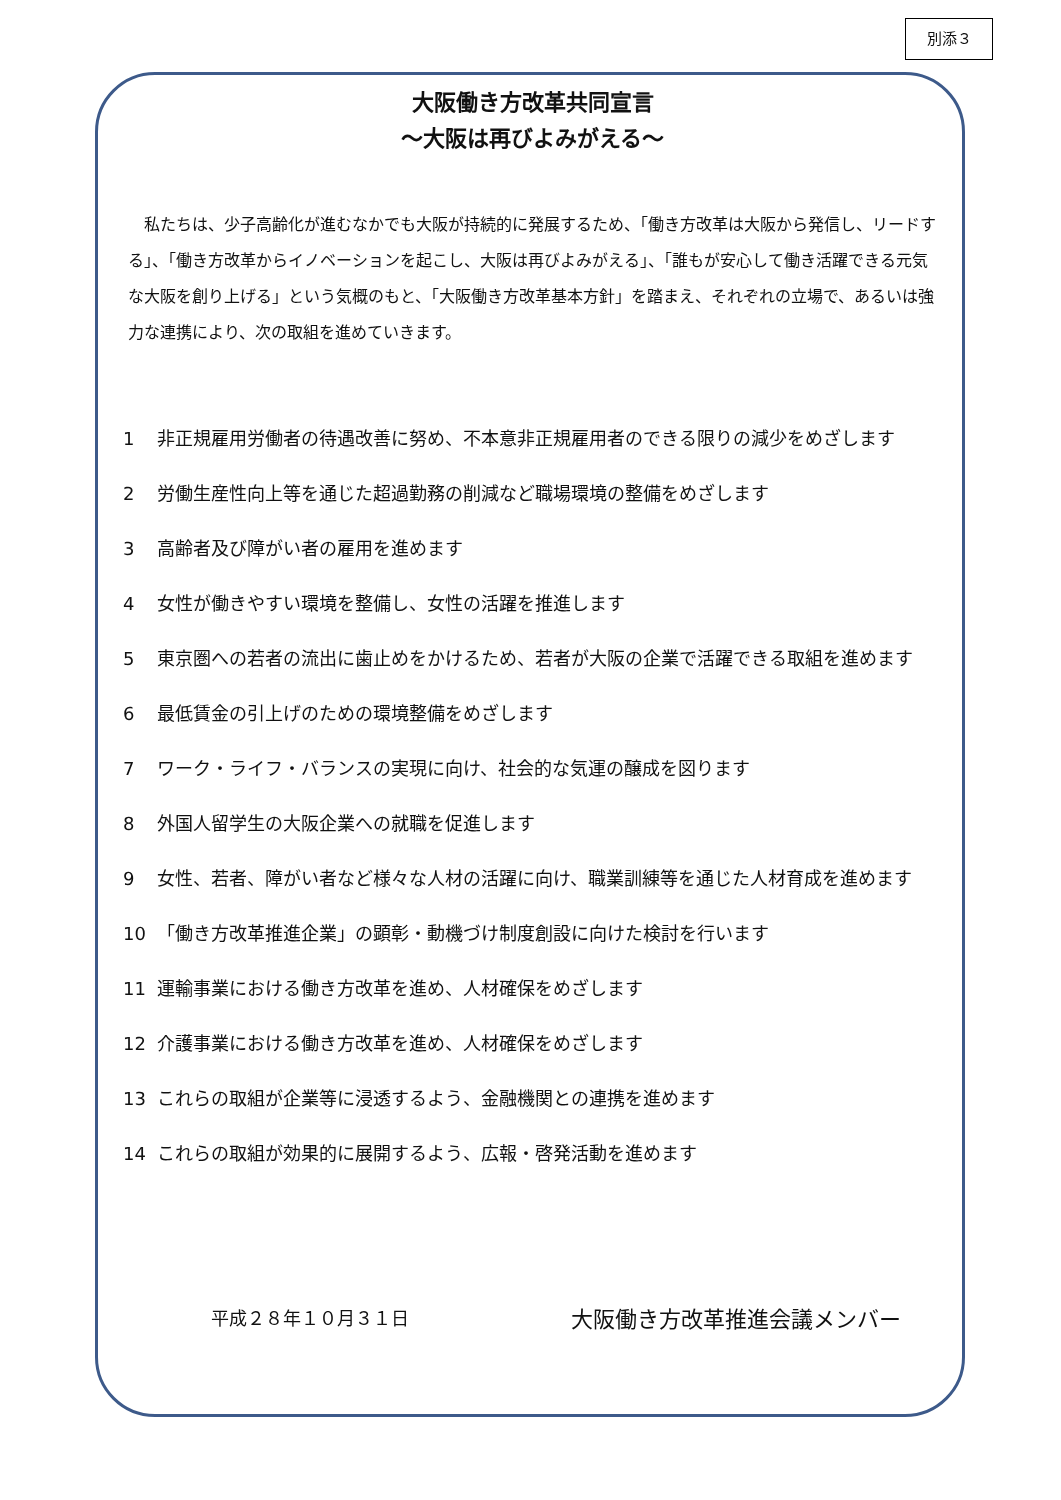別添３
大阪働き方改革共同宣言
～大阪は再びよみがえる～
私たちは、少子高齢化が進むなかでも大阪が持続的に発展するため、「働き方改革は大阪から発信し、リードする」、「働き方改革からイノベーションを起こし、大阪は再びよみがえる」、「誰もが安心して働き活躍できる元気な大阪を創り上げる」という気概のもと、「大阪働き方改革基本方針」を踏まえ、それぞれの立場で、あるいは強力な連携により、次の取組を進めていきます。
1 非正規雇用労働者の待遇改善に努め、不本意非正規雇用者のできる限りの減少をめざします
2 労働生産性向上等を通じた超過勤務の削減など職場環境の整備をめざします
3 高齢者及び障がい者の雇用を進めます
4 女性が働きやすい環境を整備し、女性の活躍を推進します
5 東京圏への若者の流出に歯止めをかけるため、若者が大阪の企業で活躍できる取組を進めます
6 最低賃金の引上げのための環境整備をめざします
7 ワーク・ライフ・バランスの実現に向け、社会的な気運の醸成を図ります
8 外国人留学生の大阪企業への就職を促進します
9 女性、若者、障がい者など様々な人材の活躍に向け、職業訓練等を通じた人材育成を進めます
10 「働き方改革推進企業」の顕彰・動機づけ制度創設に向けた検討を行います
11 運輸事業における働き方改革を進め、人材確保をめざします
12 介護事業における働き方改革を進め、人材確保をめざします
13 これらの取組が企業等に浸透するよう、金融機関との連携を進めます
14 これらの取組が効果的に展開するよう、広報・啓発活動を進めます
平成２８年１０月３１日
大阪働き方改革推進会議メンバー